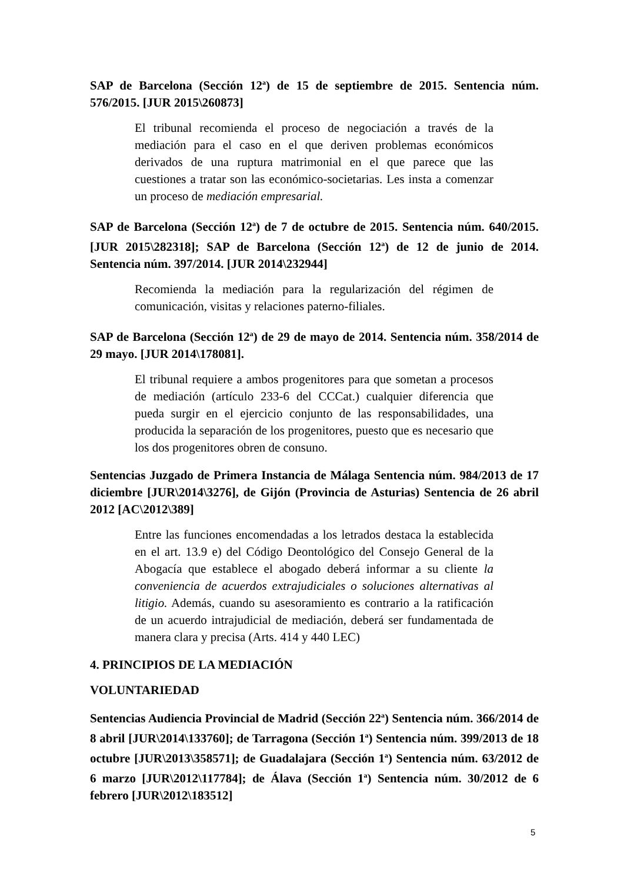SAP de Barcelona (Sección 12<sup>a</sup>) de 15 de septiembre de 2015. Sentencia núm. 576/2015. [JUR 2015\260873]
El tribunal recomienda el proceso de negociación a través de la mediación para el caso en el que deriven problemas económicos derivados de una ruptura matrimonial en el que parece que las cuestiones a tratar son las económico-societarias. Les insta a comenzar un proceso de mediación empresarial.
SAP de Barcelona (Sección 12<sup>a</sup>) de 7 de octubre de 2015. Sentencia núm. 640/2015. [JUR 2015\282318]; SAP de Barcelona (Sección 12<sup>a</sup>) de 12 de junio de 2014. Sentencia núm. 397/2014. [JUR 2014\232944]
Recomienda la mediación para la regularización del régimen de comunicación, visitas y relaciones paterno-filiales.
SAP de Barcelona (Sección 12<sup>a</sup>) de 29 de mayo de 2014. Sentencia núm. 358/2014 de 29 mayo. [JUR 2014\178081].
El tribunal requiere a ambos progenitores para que sometan a procesos de mediación (artículo 233-6 del CCCat.) cualquier diferencia que pueda surgir en el ejercicio conjunto de las responsabilidades, una producida la separación de los progenitores, puesto que es necesario que los dos progenitores obren de consuno.
Sentencias Juzgado de Primera Instancia de Málaga Sentencia núm. 984/2013 de 17 diciembre [JUR\2014\3276], de Gijón (Provincia de Asturias) Sentencia de 26 abril 2012 [AC\2012\389]
Entre las funciones encomendadas a los letrados destaca la establecida en el art. 13.9 e) del Código Deontológico del Consejo General de la Abogacía que establece el abogado deberá informar a su cliente la conveniencia de acuerdos extrajudiciales o soluciones alternativas al litigio. Además, cuando su asesoramiento es contrario a la ratificación de un acuerdo intrajudicial de mediación, deberá ser fundamentada de manera clara y precisa (Arts. 414 y 440 LEC)
4. PRINCIPIOS DE LA MEDIACIÓN
VOLUNTARIEDAD
Sentencias Audiencia Provincial de Madrid (Sección 22<sup>a</sup>) Sentencia núm. 366/2014 de 8 abril [JUR\2014\133760]; de Tarragona (Sección 1<sup>a</sup>) Sentencia núm. 399/2013 de 18 octubre [JUR\2013\358571]; de Guadalajara (Sección 1<sup>a</sup>) Sentencia núm. 63/2012 de 6 marzo [JUR\2012\117784]; de Álava (Sección 1<sup>a</sup>) Sentencia núm. 30/2012 de 6 febrero [JUR\2012\183512]
5